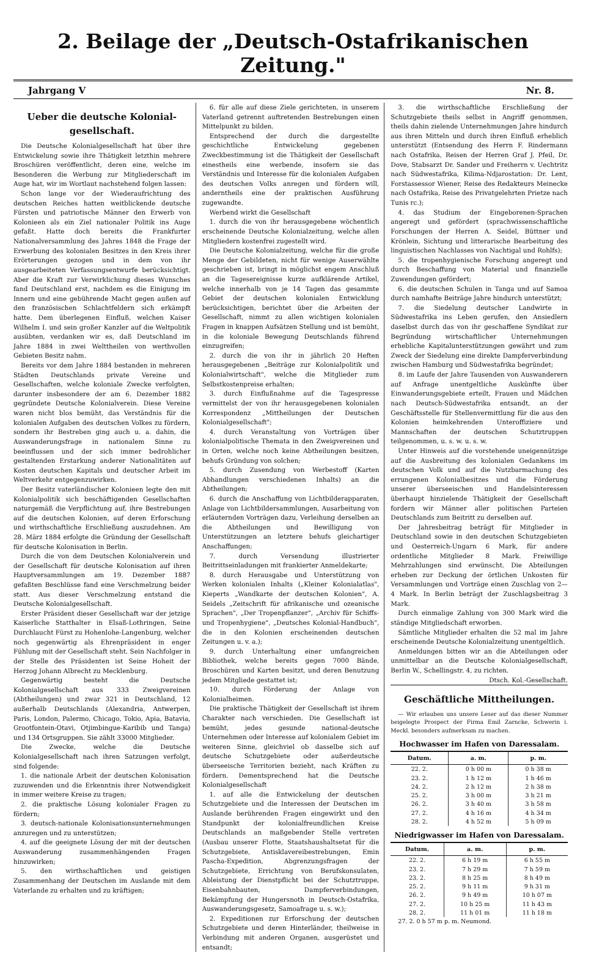2. Beilage der „Deutsch-Ostafrikanischen Zeitung."
Jahrgang V Nr. 8.
Ueber die deutsche Kolonial-gesellschaft.
Die Deutsche Kolonialgesellschaft hat über ihre Entwickelung sowie ihre Thätigkeit letzthin mehrere Broschüren veröffentlicht, deren eine, welche im Besonderen die Werbung zur Mitgliederschaft im Auge hat, wir im Wortlaut nachstehend folgen lassen:
Schon lange vor der Wiederaufrichtung des deutschen Reiches hatten weitblickende deutsche Fürsten und patriotische Männer den Erwerb von Kolonieen als ein Ziel nationaler Politik ins Auge gefaßt. Hatte doch bereits die Frankfurter Nationalversammlung des Jahres 1848 die Frage der Erwerbung des kolonialen Besitzes in den Kreis ihrer Erörterungen gezogen und in dem von ihr ausgearbeiteten Verfassungsentwurfe berücksichtigt. Aber die Kraft zur Verwirklichung dieses Wunsches fand Deutschland erst, nachdem es die Einigung im Innern und eine gebührende Macht gegen außen auf den französischen Schlachtfeldern sich erkämpft hatte. Dem überlegenen Einfluß, welchen Kaiser Wilhelm I. und sein großer Kanzler auf die Weltpolitik ausübten, verdanken wir es, daß Deutschland im Jahre 1884 in zwei Welttheilen von werthvollen Gebieten Besitz nahm.
Bereits vor dem Jahre 1884 bestanden in mehreren Städten Deutschlands private Vereine und Gesellschaften, welche koloniale Zwecke verfolgten, darunter insbesondere der am 6. Dezember 1882 gegründete Deutsche Kolonialverein. Diese Vereine waren nicht blos bemüht, das Verständnis für die kolonialen Aufgaben des deutschen Volkes zu fördern, sondern ihr Bestreben ging auch u. a. dahin, die Auswanderungsfrage in nationalem Sinne zu beeinflussen und der sich immer bedrohlicher gestaltenden Erstarkung anderer Nationalitäten auf Kosten deutschen Kapitals und deutscher Arbeit im Weltverkehr entgegenzuwirken.
Der Besitz vaterländischer Kolonieen legte den mit Kolonialpolitik sich beschäftigenden Gesellschaften naturgemäß die Verpflichtung auf, ihre Bestrebungen auf die deutschen Kolonien, auf deren Erforschung und wirthschaftliche Erschließung auszudehnen. Am 28. März 1884 erfolgte die Gründung der Gesellschaft für deutsche Kolonisation in Berlin.
Durch die von dem Deutschen Kolonialverein und der Gesellschaft für deutsche Kolonisation auf ihren Hauptversammlungen am 19. Dezember 1887 gefaßten Beschlüsse fand eine Verschmelzung beider statt. Aus dieser Verschmelzung entstand die Deutsche Kolonialgesellschaft.
Erster Präsident dieser Gesellschaft war der jetzige Kaiserliche Statthalter in Elsaß-Lothringen, Seine Durchlaucht Fürst zu Hohenlohe-Langenburg, welcher noch gegenwärtig als Ehrenpräsident in enger Fühlung mit der Gesellschaft steht. Sein Nachfolger in der Stelle des Präsidenten ist Seine Hoheit der Herzog Johann Albrecht zu Mecklenburg.
Gegenwärtig besteht die Deutsche Kolonialgesellschaft aus 333 Zweigvereinen (Abtheilungen) und zwar 321 in Deutschland, 12 außerhalb Deutschlands (Alexandria, Antwerpen, Paris, London, Palermo, Chicago, Tokio, Apia, Batavia, Grootfontein-Otavi, Otjimbingue-Karibib und Tanga) und 134 Ortsgruppen. Sie zählt 33000 Mitglieder.
Die Zwecke, welche die Deutsche Kolonialgesellschaft nach ihren Satzungen verfolgt, sind folgende:
1. die nationale Arbeit der deutschen Kolonisation zuzuwenden und die Erkenntnis ihrer Notwendigkeit in immer weitere Kreise zu tragen;
2. die praktische Lösung kolonialer Fragen zu fördern;
3. deutsch-nationale Kolonisationsunternehmungen anzuregen und zu unterstützen;
4. auf die geeignete Lösung der mit der deutschen Auswanderung zusammenhängenden Fragen hinzuwirken;
5. den wirthschaftlichen und geistigen Zusammenhang der Deutschen im Auslande mit dem Vaterlande zu erhalten und zu kräftigen;
6. für alle auf diese Ziele gerichteten, in unserem Vaterland getrennt auftretenden Bestrebungen einen Mittelpunkt zu bilden.
Entsprechend der durch die dargestellte geschichtliche Entwickelung gegebenen Zweckbestimmung ist die Thätigkeit der Gesellschaft einestheils eine werbende, insofern sie das Verständnis und Interesse für die kolonialen Aufgaben des deutschen Volks anregen und fördern will, anderntheils eine der praktischen Ausführung zugewandte.
Werbend wirkt die Gesellschaft
1. durch die von ihr herausgegebene wöchentlich erscheinende Deutsche Kolonialzeitung, welche allen Mitgliedern kostenfrei zugestellt wird.
Die Deutsche Kolonialzeitung, welche für die große Menge der Gebildeten, nicht für wenige Auserwählte geschrieben ist, bringt in möglichst engem Anschluß an die Tagesereignisse kurze aufklärende Artikel, welche innerhalb von je 14 Tagen das gesammte Gebiet der deutschen kolonialen Entwicklung berücksichtigen, berichtet über die Arbeiten der Gesellschaft, nimmt zu allen wichtigen kolonialen Fragen in knappen Aufsätzen Stellung und ist bemüht, in die koloniale Bewegung Deutschlands führend einzugreifen;
2. durch die von ihr in jährlich 20 Heften herausgegebenen „Beiträge zur Kolonialpolitik und Kolonialwirtschaft", welche die Mitglieder zum Selbstkostenpreise erhalten;
3. durch Einflußnahme auf die Tagespresse vermittelst der von ihr herausgegebenen kolonialen Korrespondenz „Mittheilungen der Deutschen Kolonialgesellschaft";
4. durch Veranstaltung von Vorträgen über kolonialpolitische Themata in den Zweigvereinen und in Orten, welche noch keine Abtheilungen besitzen, behufs Gründung von solchen;
5. durch Zusendung von Werbestoff (Karten Abhandlungen verschiedenen Inhalts) an die Abtheilungen;
6. durch die Anschaffung von Lichtbilderapparaten, Anlage von Lichtbildersammlungen, Ausarbeitung von erläuternden Vorträgen dazu, Verleihung derselben an die Abtheilungen und Bewilligung von Unterstützungen an letztere behufs gleichartiger Anschaffungen;
7. durch Versendung illustrierter Beitrittseinladungen mit frankierter Anmeldekarte;
8. durch Herausgabe und Unterstützung von Werken kolonialen Inhalts („Kleiner Kolonialatlas", Kieperts „Wandkarte der deutschen Kolonien", A. Seidels „Zeitschrift für afrikanische und ozeanische Sprachen", „Der Tropenpflanzer", „Archiv für Schiffs- und Tropenhygiene", „Deutsches Kolonial-Handbuch", die in den Kolonien erscheinenden deutschen Zeitungen u. v. a.);
9. durch Unterhaltung einer umfangreichen Bibliothek, welche bereits gegen 7000 Bände, Broschüren und Karten besitzt, und deren Benutzung jedem Mitgliede gestattet ist;
10. durch Förderung der Anlage von Kolonialheimen.
Die praktische Thätigkeit der Gesellschaft ist ihrem Charakter nach verschieden. Die Gesellschaft ist bemüht, jedes gesunde national-deutsche Unternehmen oder Interesse auf kolonialem Gebiet im weiteren Sinne, gleichviel ob dasselbe sich auf deutsche Schutzgebiete oder außerdeutsche überseeische Territorien bezieht, nach Kräften zu fördern. Dementsprechend hat die Deutsche Kolonialgesellschaft
1. auf alle die Entwickelung der deutschen Schutzgebiete und die Interessen der Deutschen im Auslande berührenden Fragen eingewirkt und den Standpunkt der kolonialfreundlichen Kreise Deutschlands an maßgebender Stelle vertreten (Ausbau unserer Flotte, Staatshaushaltsetat für die Schutzgebiete, Antisklavereibestrebungen, Emin Pascha-Expedition, Abgrenzungsfragen der Schutzgebiete, Errichtung von Berufskonsulaten, Ableistung der Dienstpflicht bei der Schutztruppe, Eisenbahnbauten, Dampferverbindungen, Bekämpfung der Hungersnoth in Deutsch-Ostafrika, Auswanderungsgesetz, Samoafrage u. s. w.);
2. Expeditionen zur Erforschung der deutschen Schutzgebiete und deren Hinterländer, theilweise in Verbindung mit anderen Organen, ausgerüstet und entsandt;
3. die wirthschaftliche Erschließung der Schutzgebiete theils selbst in Angriff genommen, theils dahin zielende Unternehmungen Jahre hindurch aus ihren Mitteln und durch ihren Einfluß erheblich unterstützt (Entsendung des Herrn F. Rindermann nach Ostafrika, Reisen der Herren Graf J. Pfeil, Dr. Dove, Stabsarzt Dr. Sander und Freiherrn v. Uechtritz nach Südwestafrika, Kilima-Ndjarostation: Dr. Lent, Forstassessor Wiener, Reise des Redakteurs Meinecke nach Ostafrika, Reise des Privatgelehrten Prietze nach Tunis rc.);
4. das Studium der Eingeborenen-Sprachen angeregt und gefördert (sprachwissenschaftliche Forschungen der Herren A. Seidel, Büttner und Krönlein, Sichtung und litterarische Bearbeitung des linguistischen Nachlasses von Nachtigal und Rohlfs);
5. die tropenhygienische Forschung angeregt und durch Beschaffung von Material und finanzielle Zuwendungen gefördert;
6. die deutschen Schulen in Tanga und auf Samoa durch namhafte Beiträge Jahre hindurch unterstützt;
7. die Siedelung deutscher Landwirte in Südwestafrika ins Leben gerufen, den Ansiedlern daselbst durch das von ihr geschaffene Syndikat zur Begründung wirtschaftlicher Unternehmungen erhebliche Kapitalunterstützungen gewährt und zum Zweck der Siedelung eine direkte Dampferverbindung zwischen Hamburg und Südwestafrika begründet;
8. im Laufe der Jahre Tausenden von Auswanderern auf Anfrage unentgeltliche Auskünfte über Einwanderungsgebiete erteilt, Frauen und Mädchen nach Deutsch-Südwestafrika entsandt, an der Geschäftsstelle für Stellenvermittlung für die aus den Kolonien heimkehrenden Unteroffiziere und Mannschaften der deutschen Schutztruppen teilgenommen, u. s. w. u. s. w.
Unter Hinweis auf die vorstehende uneigennützige auf die Ausbreitung des kolonialen Gedankens im deutschen Volk und auf die Nutzbarmachung des errungenen Kolonialbesitzes und die Förderung unserer überseeischen und Handelsinteressen überhaupt hinzielende Thätigkeit der Gesellschaft fordern wir Männer aller politischen Parteien Deutschlands zum Beitritt zu derselben auf.
Der Jahresbeitrag beträgt für Mitglieder in Deutschland sowie in den deutschen Schutzgebieten und Oesterreich-Ungarn 6 Mark, für andere ordentliche Mitglieder 8 Mark. Freiwillige Mehrzahlungen sind erwünscht. Die Abteilungen erheben zur Deckung der örtlichen Unkosten für Versammlungen und Vorträge einen Zuschlag von 2—4 Mark. In Berlin beträgt der Zuschlagsbeitrag 3 Mark.
Durch einmalige Zahlung von 300 Mark wird die ständige Mitgliedschaft erworben.
Sämtliche Mitglieder erhalten die 52 mal im Jahre erscheinende Deutsche Kolonialzeitung unentgeltlich.
Anmeldungen bitten wir an die Abteilungen oder unmittelbar an die Deutsche Kolonialgesellschaft, Berlin W., Schellingstr. 4, zu richten.
Dtsch. Kol.-Gesellschaft.
Geschäftliche Mittheilungen.
— Wir erlauben uns unsere Leser auf das dieser Nummer beigelegte Prospect der Firma Emil Zarncke, Schwerin i. Meckl. besonders aufmerksam zu machen.
Hochwasser im Hafen von Daressalam.
| Datum. | a. m. | p. m. |
| --- | --- | --- |
| 22. 2. | 0 h 00 m | 0 h 38 m |
| 23. 2. | 1 h 12 m | 1 h 46 m |
| 24. 2. | 2 h 12 m | 2 h 38 m |
| 25. 2. | 3 h 00 m | 3 h 21 m |
| 26. 2. | 3 h 40 m | 3 h 58 m |
| 27. 2. | 4 h 16 m | 4 h 34 m |
| 28. 2. | 4 h 52 m | 5 h 09 m |
Niedrigwasser im Hafen von Daressalam.
| Datum. | a. m. | p. m. |
| --- | --- | --- |
| 22. 2. | 6 h 19 m | 6 h 55 m |
| 23. 2. | 7 h 29 m | 7 h 59 m |
| 23. 2. | 8 h 25 m | 8 h 49 m |
| 25. 2. | 9 h 11 m | 9 h 31 m |
| 26. 2. | 9 h 49 m | 10 h 07 m |
| 27. 2. | 10 h 25 m | 11 h 43 m |
| 28. 2. | 11 h 01 m | 11 h 18 m |
27. 2. 0 h 57 m p. m. Neumond.